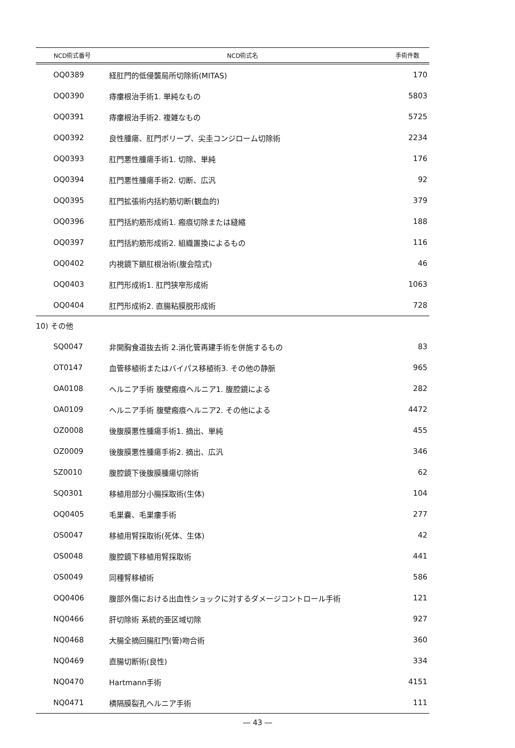| NCD術式番号 | NCD術式名 | 手術件数 |
| --- | --- | --- |
| OQ0389 | 経肛門的低侵襲局所切除術(MITAS) | 170 |
| OQ0390 | 痔瘻根治手術1. 単純なもの | 5803 |
| OQ0391 | 痔瘻根治手術2. 複雑なもの | 5725 |
| OQ0392 | 良性腫瘍、肛門ポリープ、尖圭コンジローム切除術 | 2234 |
| OQ0393 | 肛門悪性腫瘍手術1. 切除、単純 | 176 |
| OQ0394 | 肛門悪性腫瘍手術2. 切断、広汎 | 92 |
| OQ0395 | 肛門拡張術内括約筋切断(観血的) | 379 |
| OQ0396 | 肛門括約筋形成術1. 瘢痕切除または縫縮 | 188 |
| OQ0397 | 肛門括約筋形成術2. 組織置換によるもの | 116 |
| OQ0402 | 内視鏡下鎖肛根治術(腹会陰式) | 46 |
| OQ0403 | 肛門形成術1. 肛門狭窄形成術 | 1063 |
| OQ0404 | 肛門形成術2. 直腸粘膜脱形成術 | 728 |
10) その他
| SQ0047 | 非開胸食道抜去術 2.消化管再建手術を併施するもの | 83 |
| OT0147 | 血管移植術またはバイパス移植術3. その他の静脈 | 965 |
| OA0108 | ヘルニア手術 腹壁瘢痕ヘルニア1. 腹腔鏡による | 282 |
| OA0109 | ヘルニア手術 腹壁瘢痕ヘルニア2. その他による | 4472 |
| OZ0008 | 後腹膜悪性腫瘍手術1. 摘出、単純 | 455 |
| OZ0009 | 後腹膜悪性腫瘍手術2. 摘出、広汎 | 346 |
| SZ0010 | 腹腔鏡下後腹膜腫瘍切除術 | 62 |
| SQ0301 | 移植用部分小腸採取術(生体) | 104 |
| OQ0405 | 毛巣嚢、毛巣瘻手術 | 277 |
| OS0047 | 移植用腎採取術(死体、生体) | 42 |
| OS0048 | 腹腔鏡下移植用腎採取術 | 441 |
| OS0049 | 同種腎移植術 | 586 |
| OQ0406 | 腹部外傷における出血性ショックに対するダメージコントロール手術 | 121 |
| NQ0466 | 肝切除術 系統的亜区域切除 | 927 |
| NQ0468 | 大腸全摘回腸肛門(管)吻合術 | 360 |
| NQ0469 | 直腸切断術(良性) | 334 |
| NQ0470 | Hartmann手術 | 4151 |
| NQ0471 | 横隔膜裂孔ヘルニア手術 | 111 |
― 43 ―